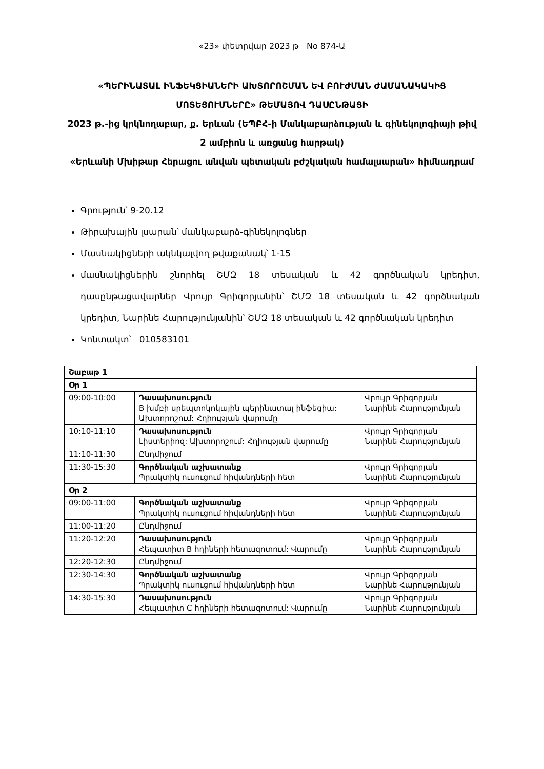«23» փետրվար 2023 թ No 874-Ա
«ՊԵՐԻՆԱՏԱԼ ԻՆՖԵԿՑԻԱՆԵՐԻ ԱԽՏՈՐՈՇՄԱՆ ԵՎ ԲՈՒԺՄԱՆ ԺԱՄԱՆԱԿԱԿԻՑ ՄՈՏԵՑՈՒՄՆԵՐԸ» ԹԵՄԱՅՈՎ ԴԱՍԸՆԹԱՑԻ
2023 թ.-ից կրկնողաբար, ք. Երևան (ԵՊԲՀ-ի Մանկաբարձության և գինեկոլոգիայի թիվ 2 ամբիոն և առցանց հարթակ)
«Երևանի Մխիթար Հերացու անվան պետական բժշկական համալսարան» հիմնադրամ
Գրություն՝ 9-20.12
Թիրախային լսարան՝ մանկաբարձ-գինեկոլոգներ
Մասնակիցների ակնկալվող թվաքանակ՝ 1-15
մասնակիցներին շնորհել ՇՄԶ 18 տեսական և 42 գործնական կրեդիտ, դասընթացավարներ Վրույր Գրիգորյանին՝ ՇՄԶ 18 տեսական և 42 գործնական կրեդիտ, Նարինե Հարությունյանին՝ ՇՄԶ 18 տեսական և 42 գործնական կրեդիտ
Կոնտակտ՝ 010583101
| Շաբաթ 1 | | |
| Օր 1 | | |
| 09:00-10:00 | Դասախոսություն B խմբի սրեպտոկոկային պերինատալ ինֆեցիա: Ախտորոշում: Հղիության վարումը | Վրույր Գրիգորյան Նարինե Հարությունյան |
| 10:10-11:10 | Դասախոսություն Լիստերիոզ: Ախտորոշում: Հղիության վարումը | Վրույր Գրիգորյան Նարինե Հարությունյան |
| 11:10-11:30 | Ընդմիջում | |
| 11:30-15:30 | Գործնական աշխատանք Պրակտիկ ուսուցում հիվանդների հետ | Վրույր Գրիգորյան Նարինե Հարությունյան |
| Օր 2 | | |
| 09:00-11:00 | Գործնական աշխատանք Պրակտիկ ուսուցում հիվանդների հետ | Վրույր Գրիգորյան Նարինե Հարությունյան |
| 11:00-11:20 | Ընդմիջում | |
| 11:20-12:20 | Դասախոսություն Հեպատիտ B հղիների հետազոտում: Վարումը | Վրույր Գրիգորյան Նարինե Հարությունյան |
| 12:20-12:30 | Ընդմիջում | |
| 12:30-14:30 | Գործնական աշխատանք Պրակտիկ ուսուցում հիվանդների հետ | Վրույր Գրիգորյան Նարինե Հարությունյան |
| 14:30-15:30 | Դասախոսություն Հեպատիտ C հղիների հետազոտում: Վարումը | Վրույր Գրիգորյան Նարինե Հարությունյան |